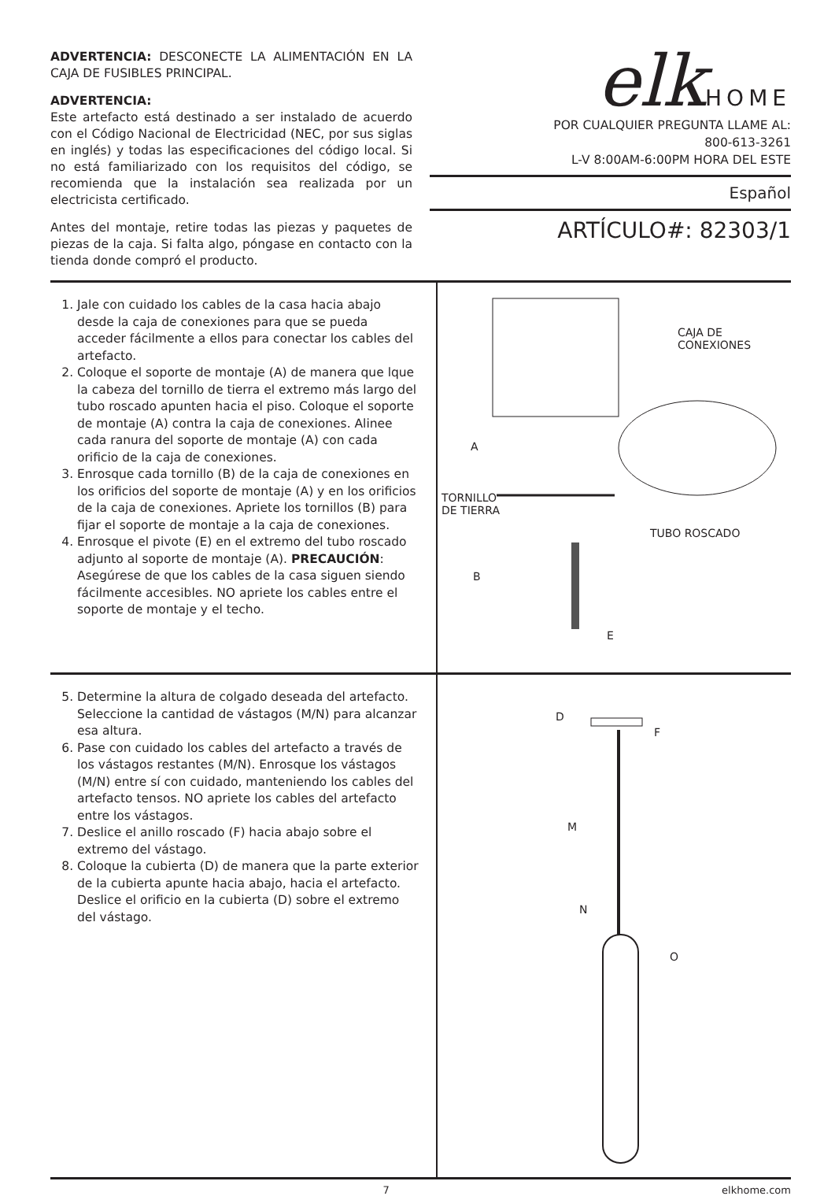ADVERTENCIA: DESCONECTE LA ALIMENTACIÓN EN LA CAJA DE FUSIBLES PRINCIPAL.
ADVERTENCIA:
Este artefacto está destinado a ser instalado de acuerdo con el Código Nacional de Electricidad (NEC, por sus siglas en inglés) y todas las especificaciones del código local. Si no está familiarizado con los requisitos del código, se recomienda que la instalación sea realizada por un electricista certificado.
Antes del montaje, retire todas las piezas y paquetes de piezas de la caja. Si falta algo, póngase en contacto con la tienda donde compró el producto.
elkHOME
POR CUALQUIER PREGUNTA LLAME AL:
800-613-3261
L-V 8:00AM-6:00PM HORA DEL ESTE
Español
ARTÍCULO#: 82303/1
1. Jale con cuidado los cables de la casa hacia abajo desde la caja de conexiones para que se pueda acceder fácilmente a ellos para conectar los cables del artefacto.
2. Coloque el soporte de montaje (A) de manera que lque la cabeza del tornillo de tierra el extremo más largo del tubo roscado apunten hacia el piso. Coloque el soporte de montaje (A) contra la caja de conexiones. Alinee cada ranura del soporte de montaje (A) con cada orificio de la caja de conexiones.
3. Enrosque cada tornillo (B) de la caja de conexiones en los orificios del soporte de montaje (A) y en los orificios de la caja de conexiones. Apriete los tornillos (B) para fijar el soporte de montaje a la caja de conexiones.
4. Enrosque el pivote (E) en el extremo del tubo roscado adjunto al soporte de montaje (A). PRECAUCIÓN: Asegúrese de que los cables de la casa siguen siendo fácilmente accesibles. NO apriete los cables entre el soporte de montaje y el techo.
CAJA DE
CONEXIONES
A
TORNILLO
DE TIERRA
TUBO ROSCADO
B
E
5. Determine la altura de colgado deseada del artefacto. Seleccione la cantidad de vástagos (M/N) para alcanzar esa altura.
6. Pase con cuidado los cables del artefacto a través de los vástagos restantes (M/N). Enrosque los vástagos (M/N) entre sí con cuidado, manteniendo los cables del artefacto tensos. NO apriete los cables del artefacto entre los vástagos.
7. Deslice el anillo roscado (F) hacia abajo sobre el extremo del vástago.
8. Coloque la cubierta (D) de manera que la parte exterior de la cubierta apunte hacia abajo, hacia el artefacto. Deslice el orificio en la cubierta (D) sobre el extremo del vástago.
D
F
M
N
O
7 elkhome.com